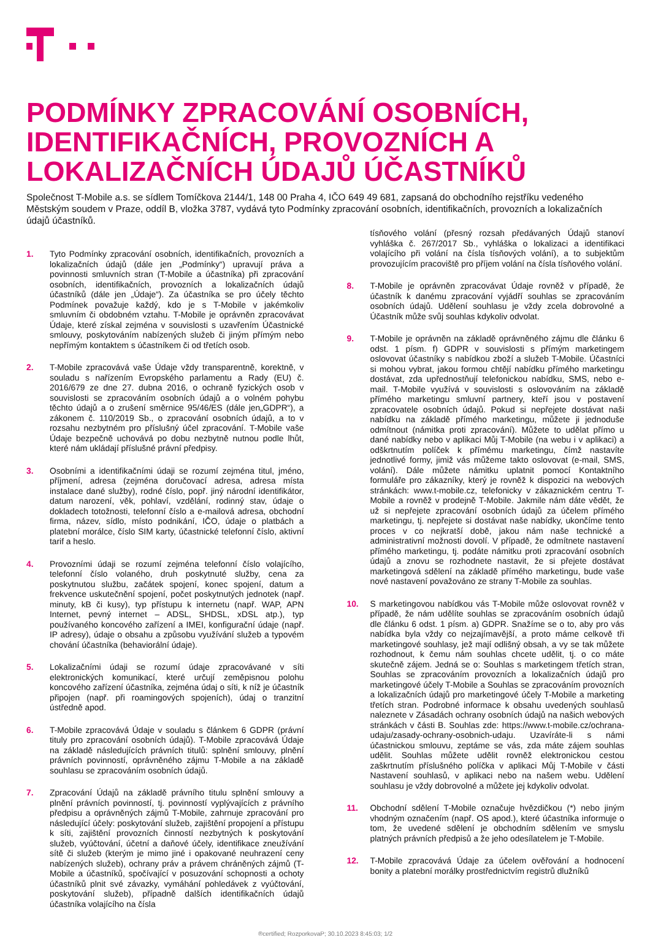PODMÍNKY ZPRACOVÁNÍ OSOBNÍCH, IDENTIFIKAČNÍCH, PROVOZNÍCH A LOKALIZAČNÍCH ÚDAJŮ ÚČASTNÍKŮ
Společnost T-Mobile a.s. se sídlem Tomíčkova 2144/1, 148 00 Praha 4, IČO 649 49 681, zapsaná do obchodního rejstříku vedeného Městským soudem v Praze, oddíl B, vložka 3787, vydává tyto Podmínky zpracování osobních, identifikačních, provozních a lokalizačních údajů účastníků.
1. Tyto Podmínky zpracování osobních, identifikačních, provozních a lokalizačních údajů (dále jen „Podmínky“) upravují práva a povinnosti smluvních stran (T-Mobile a účastníka) při zpracování osobních, identifikačních, provozních a lokalizačních údajů účastníků (dále jen „Údaje“). Za účastníka se pro účely těchto Podmínek považuje každý, kdo je s T-Mobile v jakémkoliv smluvním či obdobném vztahu. T-Mobile je oprávněn zpracovávat Údaje, které získal zejména v souvislosti s uzavřením Účastnické smlouvy, poskytováním nabízených služeb či jiným přímým nebo nepřímým kontaktem s účastníkem či od třetích osob.
2. T-Mobile zpracovává vaše Údaje vždy transparentně, korektně, v souladu s nařízením Evropského parlamentu a Rady (EU) č. 2016/679 ze dne 27. dubna 2016, o ochraně fyzických osob v souvislosti se zpracováním osobních údajů a o volném pohybu těchto údajů a o zrušení směrnice 95/46/ES (dále jen„GDPR“), a zákonem č. 110/2019 Sb., o zpracování osobních údajů, a to v rozsahu nezbytném pro příslušný účel zpracování. T-Mobile vaše Údaje bezpečně uchovává po dobu nezbytně nutnou podle lhůt, které nám ukládají příslušné právní předpisy.
3. Osobními a identifikačními údaji se rozumí zejména titul, jméno, příjmení, adresa (zejména doručovací adresa, adresa místa instalace dané služby), rodné číslo, popř. jiný národní identifikátor, datum narození, věk, pohlaví, vzdělání, rodinný stav, údaje o dokladech totožnosti, telefonní číslo a e-mailová adresa, obchodní firma, název, sídlo, místo podnikání, IČO, údaje o platbách a platební morálce, číslo SIM karty, účastnické telefonní číslo, aktivní tarif a heslo.
4. Provozními údaji se rozumí zejména telefonní číslo volajícího, telefonní číslo volaného, druh poskytnuté služby, cena za poskytnutou službu, začátek spojení, konec spojení, datum a frekvence uskutečnění spojení, počet poskytnutých jednotek (např. minuty, kB či kusy), typ přístupu k internetu (např. WAP, APN Internet, pevný internet – ADSL, SHDSL, xDSL atp.), typ používaného koncového zařízení a IMEI, konfigurační údaje (např. IP adresy), údaje o obsahu a způsobu využívání služeb a typovém chování účastníka (behaviorální údaje).
5. Lokalizačními údaji se rozumí údaje zpracovávané v síti elektronických komunikací, které určují zeměpisnou polohu koncového zařízení účastníka, zejména údaj o síti, k níž je účastník připojen (např. při roamingových spojeních), údaj o tranzitní ústředně apod.
6. T-Mobile zpracovává Údaje v souladu s článkem 6 GDPR (právní tituly pro zpracování osobních údajů). T-Mobile zpracovává Údaje na základě následujících právních titulů: splnění smlouvy, plnění právních povinností, oprávněného zájmu T-Mobile a na základě souhlasu se zpracováním osobních údajů.
7. Zpracování Údajů na základě právního titulu splnění smlouvy a plnění právních povinností, tj. povinností vyplývajících z právního předpisu a oprávněných zájmů T-Mobile, zahrnuje zpracování pro následující účely: poskytování služeb, zajištění propojení a přístupu k síti, zajištění provozních činností nezbytných k poskytování služeb, vyúčtování, účetní a daňové účely, identifikace zneužívání sítě či služeb (kterým je mimo jiné i opakované neuhrazení ceny nabízených služeb), ochrany práv a právem chráněných zájmů (T-Mobile a účastníků, spočívající v posuzování schopnosti a ochoty účastníků plnit své závazky, vymáhání pohledávek z vyúčtování, poskytování služeb), případně dalších identifikačních údajů účastníka volajícího na čísla
tísňového volání (přesný rozsah předávaných Údajů stanoví vyhláška č. 267/2017 Sb., vyhláška o lokalizaci a identifikaci volajícího při volání na čísla tísňových volání), a to subjektům provozujícím pracoviště pro příjem volání na čísla tísňového volání.
8. T-Mobile je oprávněn zpracovávat Údaje rovněž v případě, že účastník k danému zpracování vyjádří souhlas se zpracováním osobních údajů. Udělení souhlasu je vždy zcela dobrovolné a Účastník může svůj souhlas kdykoliv odvolat.
9. T-Mobile je oprávněn na základě oprávněného zájmu dle článku 6 odst. 1 písm. f) GDPR v souvislosti s přímým marketingem oslovovat účastníky s nabídkou zboží a služeb T-Mobile. Účastníci si mohou vybrat, jakou formou chtějí nabídku přímého marketingu dostávat, zda upřednostňují telefonickou nabídku, SMS, nebo e-mail. T-Mobile využívá v souvislosti s oslovováním na základě přímého marketingu smluvní partnery, kteří jsou v postavení zpracovatele osobních údajů. Pokud si nepřejete dostávat naši nabídku na základě přímého marketingu, můžete ji jednoduše odmítnout (námitka proti zpracování). Můžete to udělat přímo u dané nabídky nebo v aplikaci Můj T-Mobile (na webu i v aplikaci) a odškrtnutím políček k přímému marketingu, čímž nastavíte jednotlivé formy, jimiž vás můžeme takto oslovovat (e-mail, SMS, volání). Dále můžete námitku uplatnit pomocí Kontaktního formuláře pro zákazníky, který je rovněž k dispozici na webových stránkách: www.t-mobile.cz, telefonicky v zákaznickém centru T-Mobile a rovněž v prodejně T-Mobile. Jakmile nám dáte vědět, že už si nepřejete zpracování osobních údajů za účelem přímého marketingu, tj. nepřejete si dostávat naše nabídky, ukončíme tento proces v co nejkratší době, jakou nám naše technické a administrativní možnosti dovolí. V případě, že odmítnete nastavení přímého marketingu, tj. podáte námitku proti zpracování osobních údajů a znovu se rozhodnete nastavit, že si přejete dostávat marketingová sdělení na základě přímého marketingu, bude vaše nové nastavení považováno ze strany T-Mobile za souhlas.
10. S marketingovou nabídkou vás T-Mobile může oslovovat rovněž v případě, že nám udělíte souhlas se zpracováním osobních údajů dle článku 6 odst. 1 písm. a) GDPR. Snažíme se o to, aby pro vás nabídka byla vždy co nejzajímavější, a proto máme celkově tři marketingové souhlasy, jež mají odlišný obsah, a vy se tak můžete rozhodnout, k čemu nám souhlas chcete udělit, tj. o co máte skutečně zájem. Jedná se o: Souhlas s marketingem třetích stran, Souhlas se zpracováním provozních a lokalizačních údajů pro marketingové účely T-Mobile a Souhlas se zpracováním provozních a lokalizačních údajů pro marketingové účely T-Mobile a marketing třetích stran. Podrobné informace k obsahu uvedených souhlasů naleznete v Zásadách ochrany osobních údajů na našich webových stránkách v části B. Souhlas zde: https://www.t-mobile.cz/ochrana-udaju/zasady-ochrany-osobnich-udaju. Uzavíráte-li s námi účastnickou smlouvu, zeptáme se vás, zda máte zájem souhlas udělit. Souhlas můžete udělit rovněž elektronickou cestou zaškrtnutím příslušného políčka v aplikaci Můj T-Mobile v části Nastavení souhlasů, v aplikaci nebo na našem webu. Udělení souhlasu je vždy dobrovolné a můžete jej kdykoliv odvolat.
11. Obchodní sdělení T-Mobile označuje hvězdičkou (*) nebo jiným vhodným označením (např. OS apod.), které účastníka informuje o tom, že uvedené sdělení je obchodním sdělením ve smyslu platných právních předpisů a že jeho odesílatelem je T-Mobile.
12. T-Mobile zpracovává Údaje za účelem ověřování a hodnocení bonity a platební morálky prostřednictvím registrů dlužníků
®certified; RozporkovaP; 30.10.2023 8:45:03; 1/2